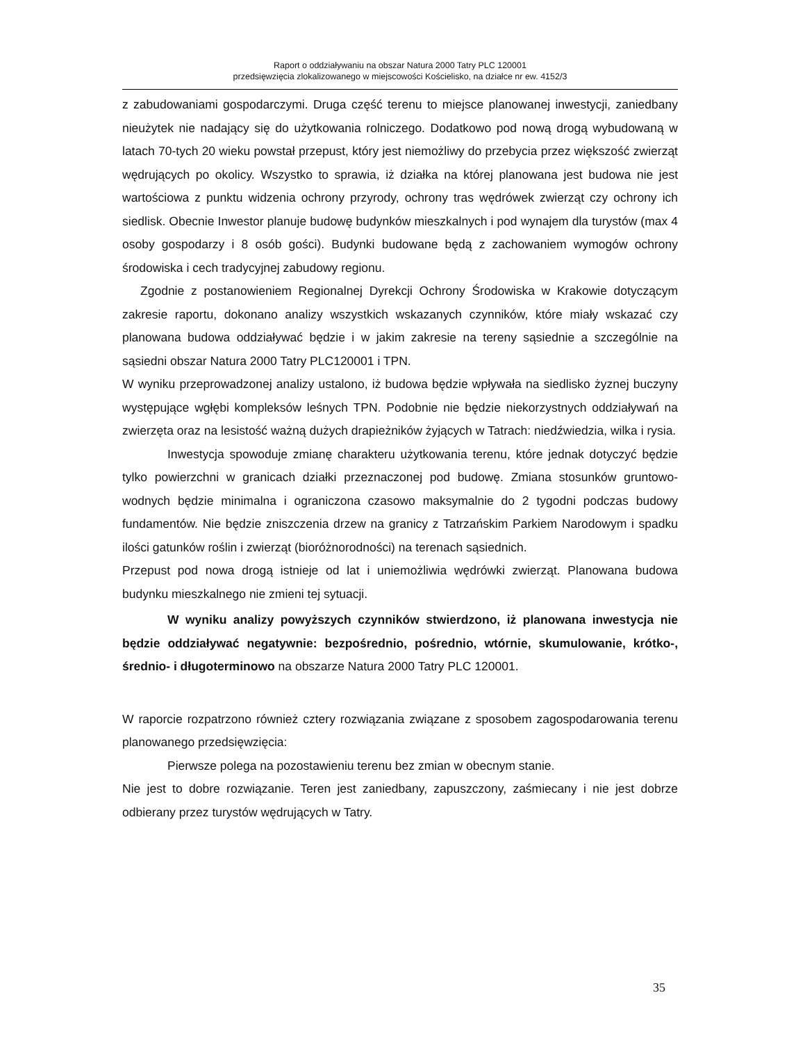Raport o oddziaływaniu na obszar Natura 2000 Tatry PLC 120001
przedsięwzięcia zlokalizowanego w miejscowości Kościelisko, na działce nr ew. 4152/3
z zabudowaniami gospodarczymi. Druga część terenu to miejsce planowanej inwestycji, zaniedbany nieużytek nie nadający się do użytkowania rolniczego. Dodatkowo pod nową drogą wybudowaną w latach 70-tych 20 wieku powstał przepust, który jest niemożliwy do przebycia przez większość zwierząt wędrujących po okolicy. Wszystko to sprawia, iż działka na której planowana jest budowa nie jest wartościowa z punktu widzenia ochrony przyrody, ochrony tras wędrówek zwierząt czy ochrony ich siedlisk. Obecnie Inwestor planuje budowę budynków mieszkalnych i pod wynajem dla turystów (max 4 osoby gospodarzy i 8 osób gości). Budynki budowane będą z zachowaniem wymogów ochrony środowiska i cech tradycyjnej zabudowy regionu.
Zgodnie z postanowieniem Regionalnej Dyrekcji Ochrony Środowiska w Krakowie dotyczącym zakresie raportu, dokonano analizy wszystkich wskazanych czynników, które miały wskazać czy planowana budowa oddziaływać będzie i w jakim zakresie na tereny sąsiednie a szczególnie na sąsiedni obszar Natura 2000 Tatry PLC120001 i TPN.
W wyniku przeprowadzonej analizy ustalono, iż budowa będzie wpływała na siedlisko żyznej buczyny występujące wgłębi kompleksów leśnych TPN. Podobnie nie będzie niekorzystnych oddziaływań na zwierzęta oraz na lesistość ważną dużych drapieżników żyjących w Tatrach: niedźwiedzia, wilka i rysia.
Inwestycja spowoduje zmianę charakteru użytkowania terenu, które jednak dotyczyć będzie tylko powierzchni w granicach działki przeznaczonej pod budowę. Zmiana stosunków gruntowo-wodnych będzie minimalna i ograniczona czasowo maksymalnie do 2 tygodni podczas budowy fundamentów. Nie będzie zniszczenia drzew na granicy z Tatrzańskim Parkiem Narodowym i spadku ilości gatunków roślin i zwierząt (bioróżnorodności) na terenach sąsiednich.
Przepust pod nowa drogą istnieje od lat i uniemożliwia wędrówki zwierząt. Planowana budowa budynku mieszkalnego nie zmieni tej sytuacji.
W wyniku analizy powyższych czynników stwierdzono, iż planowana inwestycja nie będzie oddziaływać negatywnie: bezpośrednio, pośrednio, wtórnie, skumulowanie, krótko-, średnio- i długoterminowo na obszarze Natura 2000 Tatry PLC 120001.
W raporcie rozpatrzono również cztery rozwiązania związane z sposobem zagospodarowania terenu planowanego przedsięwzięcia:
Pierwsze polega na pozostawieniu terenu bez zmian w obecnym stanie.
Nie jest to dobre rozwiązanie. Teren jest zaniedbany, zapuszczony, zaśmiecany i nie jest dobrze odbierany przez turystów wędrujących w Tatry.
35